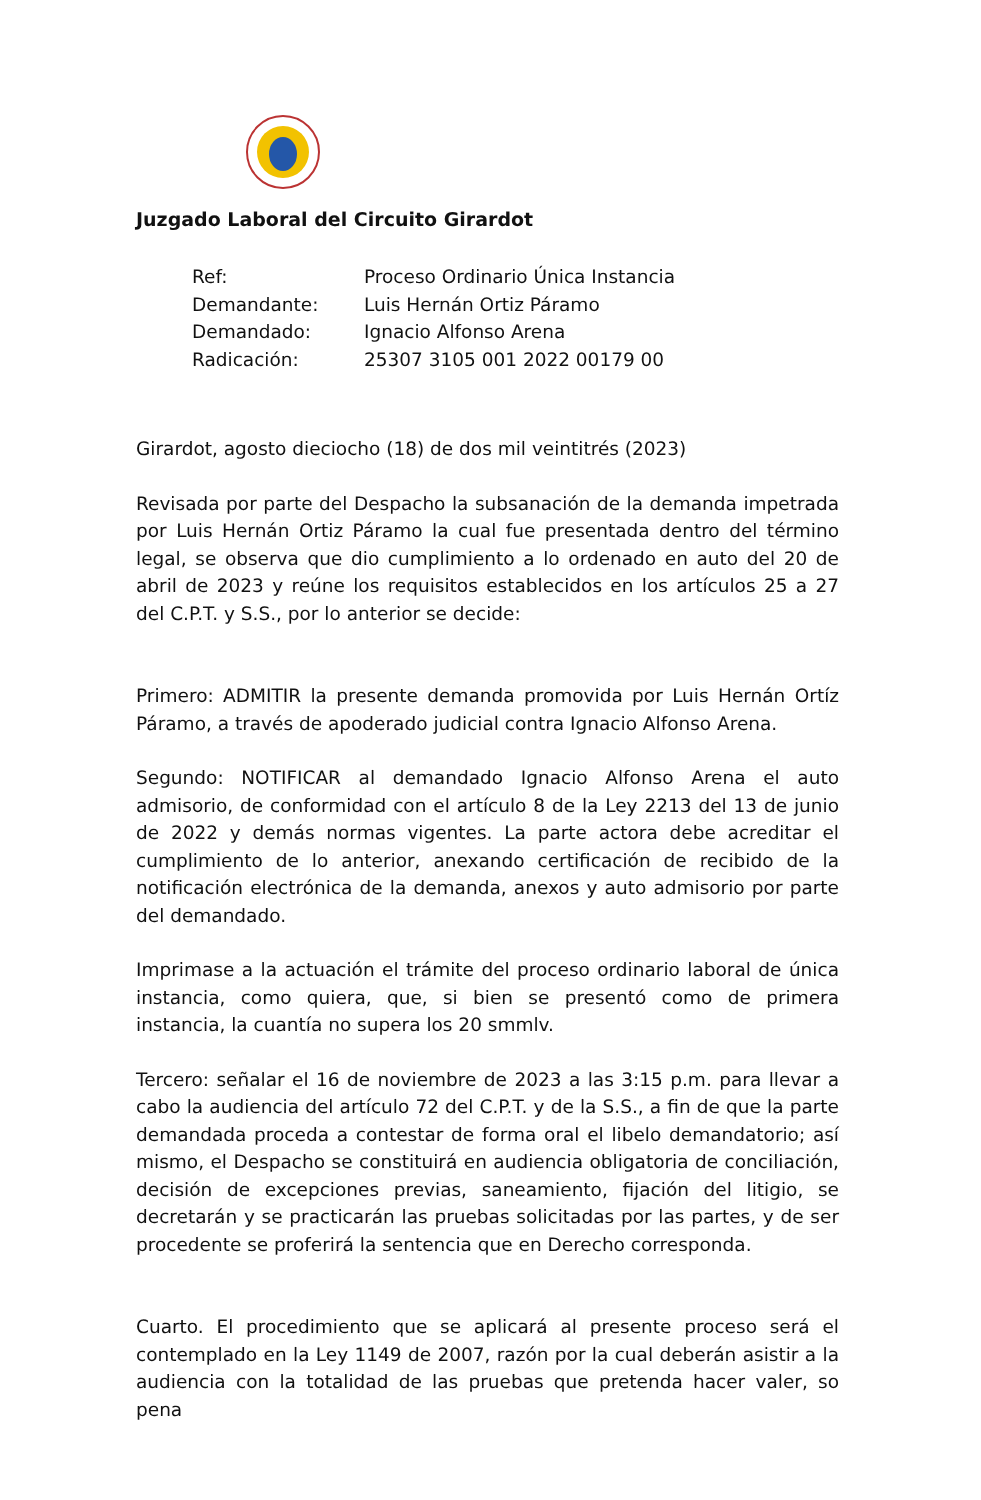Juzgado Laboral del Circuito Girardot
| Ref: | Proceso Ordinario Única Instancia |
| Demandante: | Luis Hernán Ortiz Páramo |
| Demandado: | Ignacio Alfonso Arena |
| Radicación: | 25307 3105 001 2022 00179 00 |
Girardot, agosto dieciocho (18) de dos mil veintitrés (2023)
Revisada por parte del Despacho la subsanación de la demanda impetrada por Luis Hernán Ortiz Páramo la cual fue presentada dentro del término legal, se observa que dio cumplimiento a lo ordenado en auto del 20 de abril de 2023 y reúne los requisitos establecidos en los artículos 25 a 27 del C.P.T. y S.S., por lo anterior se decide:
Primero: ADMITIR la presente demanda promovida por Luis Hernán Ortíz Páramo, a través de apoderado judicial contra Ignacio Alfonso Arena.
Segundo: NOTIFICAR al demandado Ignacio Alfonso Arena el auto admisorio, de conformidad con el artículo 8 de la Ley 2213 del 13 de junio de 2022 y demás normas vigentes. La parte actora debe acreditar el cumplimiento de lo anterior, anexando certificación de recibido de la notificación electrónica de la demanda, anexos y auto admisorio por parte del demandado.
Imprimase a la actuación el trámite del proceso ordinario laboral de única instancia, como quiera, que, si bien se presentó como de primera instancia, la cuantía no supera los 20 smmlv.
Tercero: señalar el 16 de noviembre de 2023 a las 3:15 p.m. para llevar a cabo la audiencia del artículo 72 del C.P.T. y de la S.S., a fin de que la parte demandada proceda a contestar de forma oral el libelo demandatorio; así mismo, el Despacho se constituirá en audiencia obligatoria de conciliación, decisión de excepciones previas, saneamiento, fijación del litigio, se decretarán y se practicarán las pruebas solicitadas por las partes, y de ser procedente se proferirá la sentencia que en Derecho corresponda.
Cuarto. El procedimiento que se aplicará al presente proceso será el contemplado en la Ley 1149 de 2007, razón por la cual deberán asistir a la audiencia con la totalidad de las pruebas que pretenda hacer valer, so pena